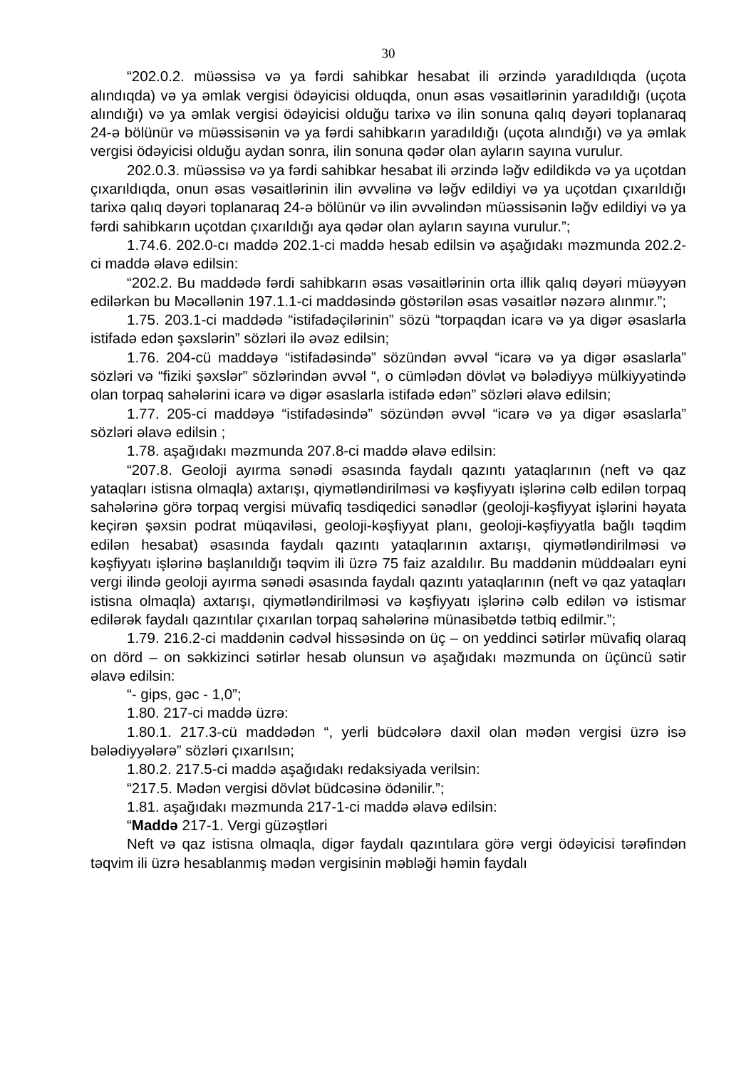30
“202.0.2. müəssisə və ya fərdi sahibkar hesabat ili ərzində yaradıldıqda (uçota alındıqda) və ya əmlak vergisi ödəyicisi olduqda, onun əsas vəsaitlərinin yaradıldığı (uçota alındığı) və ya əmlak vergisi ödəyicisi olduğu tarixə və ilin sonuna qalıq dəyəri toplanaraq 24-ə bölünür və müəssisənin və ya fərdi sahibkarın yaradıldığı (uçota alındığı) və ya əmlak vergisi ödəyicisi olduğu aydan sonra, ilin sonuna qədər olan ayların sayına vurulur.
202.0.3. müəssisə və ya fərdi sahibkar hesabat ili ərzində ləğv edildikdə və ya uçotdan çıxarıldıqda, onun əsas vəsaitlərinin ilin əvvəlinə və ləğv edildiyi və ya uçotdan çıxarıldığı tarixə qalıq dəyəri toplanaraq 24-ə bölünür və ilin əvvəlindən müəssisənin ləğv edildiyi və ya fərdi sahibkarın uçotdan çıxarıldığı aya qədər olan ayların sayına vurulur.”;
1.74.6. 202.0-cı maddə 202.1-ci maddə hesab edilsin və aşağıdakı məzmunda 202.2-ci maddə əlavə edilsin:
“202.2. Bu maddədə fərdi sahibkarın əsas vəsaitlərinin orta illik qalıq dəyəri müəyyən edilərkən bu Məcəllənin 197.1.1-ci maddəsində göstərilən əsas vəsaitlər nəzərə alınmır.”;
1.75. 203.1-ci maddədə “istifadəçilərinin” sözü “torpaqdan icarə və ya digər əsaslarla istifadə edən şəxslərin” sözləri ilə əvəz edilsin;
1.76. 204-cü maddəyə “istifadəsində” sözündən əvvəl “icarə və ya digər əsaslarla” sözləri və “fiziki şəxslər” sözlərindən əvvəl “, o cümlədən dövlət və bələdiyyə mülkiyyətində olan torpaq sahələrini icarə və digər əsaslarla istifadə edən” sözləri əlavə edilsin;
1.77. 205-ci maddəyə “istifadəsində” sözündən əvvəl “icarə və ya digər əsaslarla” sözləri əlavə edilsin ;
1.78. aşağıdakı məzmunda 207.8-ci maddə əlavə edilsin:
“207.8. Geoloji ayırma sənədi əsasında faydalı qazıntı yataqlarının (neft və qaz yataqları istisna olmaqla) axtarışı, qiymətləndirilməsi və kəşfiyyatı işlərinə cəlb edilən torpaq sahələrinə görə torpaq vergisi müvafiq təsdiqedici sənədlər (geoloji-kəşfiyyat işlərini həyata keçirən şəxsin podrat müqaviləsi, geoloji-kəşfiyyat planı, geoloji-kəşfiyyatla bağlı təqdim edilən hesabat) əsasında faydalı qazıntı yataqlarının axtarışı, qiymətləndirilməsi və kəşfiyyatı işlərinə başlanıldığı təqvim ili üzrə 75 faiz azaldılır. Bu maddənin müddəaları eyni vergi ilində geoloji ayırma sənədi əsasında faydalı qazıntı yataqlarının (neft və qaz yataqları istisna olmaqla) axtarışı, qiymətləndirilməsi və kəşfiyyatı işlərinə cəlb edilən və istismar edilərək faydalı qazıntılar çıxarılan torpaq sahələrinə münasibətdə tətbiq edilmir.”;
1.79. 216.2-ci maddənin cədvəl hissəsində on üç – on yeddinci sətirlər müvafiq olaraq on dörd – on səkkizinci sətirlər hesab olunsun və aşağıdakı məzmunda on üçüncü sətir əlavə edilsin:
“- gips, gəc - 1,0”;
1.80. 217-ci maddə üzrə:
1.80.1. 217.3-cü maddədən “, yerli büdcələrə daxil olan mədən vergisi üzrə isə bələdiyyələrə” sözləri çıxarılsın;
1.80.2. 217.5-ci maddə aşağıdakı redaksiyada verilsin:
“217.5. Mədən vergisi dövlət büdcəsinə ödənilir.”;
1.81. aşağıdakı məzmunda 217-1-ci maddə əlavə edilsin:
“Maddə 217-1. Vergi güzəştləri
Neft və qaz istisna olmaqla, digər faydalı qazıntılara görə vergi ödəyicisi tərəfindən təqvim ili üzrə hesablanmış mədən vergisinin məbləği həmin faydalı